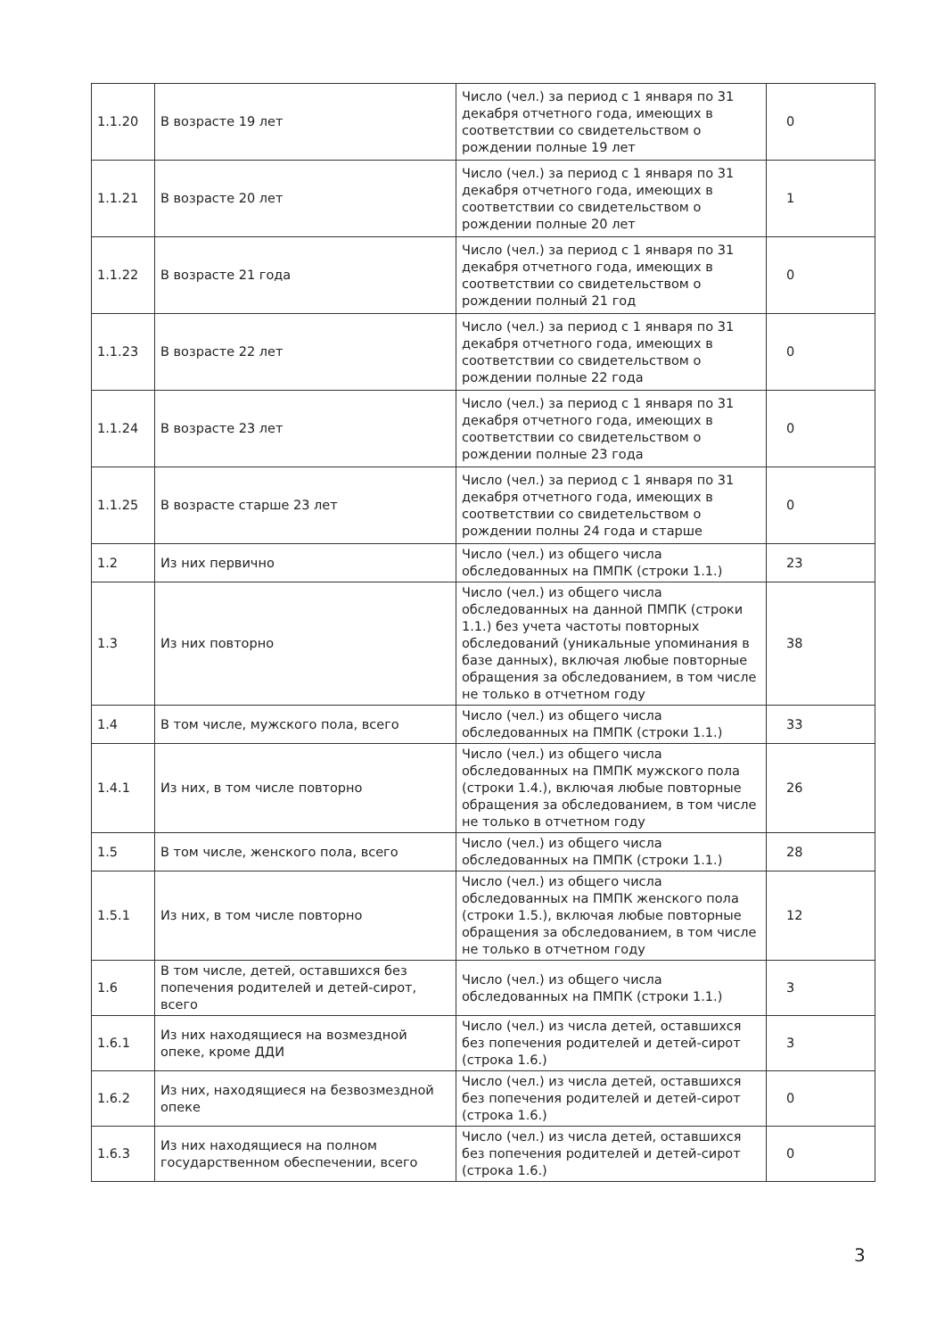| 1.1.20 | В возрасте 19 лет | Число (чел.) за период с 1 января по 31 декабря отчетного года, имеющих в соответствии со свидетельством о рождении полные 19 лет | 0 |
| 1.1.21 | В возрасте 20 лет | Число (чел.) за период с 1 января по 31 декабря отчетного года, имеющих в соответствии со свидетельством о рождении полные 20 лет | 1 |
| 1.1.22 | В возрасте 21 года | Число (чел.) за период с 1 января по 31 декабря отчетного года, имеющих в соответствии со свидетельством о рождении полный 21 год | 0 |
| 1.1.23 | В возрасте 22 лет | Число (чел.) за период с 1 января по 31 декабря отчетного года, имеющих в соответствии со свидетельством о рождении полные 22 года | 0 |
| 1.1.24 | В возрасте 23 лет | Число (чел.) за период с 1 января по 31 декабря отчетного года, имеющих в соответствии со свидетельством о рождении полные 23 года | 0 |
| 1.1.25 | В возрасте старше 23 лет | Число (чел.) за период с 1 января по 31 декабря отчетного года, имеющих в соответствии со свидетельством о рождении полны 24 года и старше | 0 |
| 1.2 | Из них первично | Число (чел.) из общего числа обследованных на ПМПК (строки 1.1.) | 23 |
| 1.3 | Из них повторно | Число (чел.) из общего числа обследованных на данной ПМПК (строки 1.1.) без учета частоты повторных обследований (уникальные упоминания в базе данных), включая любые повторные обращения за обследованием, в том числе не только в отчетном году | 38 |
| 1.4 | В том числе, мужского пола, всего | Число (чел.) из общего числа обследованных на ПМПК (строки 1.1.) | 33 |
| 1.4.1 | Из них, в том числе повторно | Число (чел.) из общего числа обследованных на ПМПК мужского пола (строки 1.4.), включая любые повторные обращения за обследованием, в том числе не только в отчетном году | 26 |
| 1.5 | В том числе, женского пола, всего | Число (чел.) из общего числа обследованных на ПМПК (строки 1.1.) | 28 |
| 1.5.1 | Из них, в том числе повторно | Число (чел.) из общего числа обследованных на ПМПК женского пола (строки 1.5.), включая любые повторные обращения за обследованием, в том числе не только в отчетном году | 12 |
| 1.6 | В том числе, детей, оставшихся без попечения родителей и детей-сирот, всего | Число (чел.) из общего числа обследованных на ПМПК (строки 1.1.) | 3 |
| 1.6.1 | Из них находящиеся на возмездной опеке, кроме ДДИ | Число (чел.) из числа детей, оставшихся без попечения родителей и детей-сирот (строка 1.6.) | 3 |
| 1.6.2 | Из них, находящиеся на безвозмездной опеке | Число (чел.) из числа детей, оставшихся без попечения родителей и детей-сирот (строка 1.6.) | 0 |
| 1.6.3 | Из них находящиеся на полном государственном обеспечении, всего | Число (чел.) из числа детей, оставшихся без попечения родителей и детей-сирот (строка 1.6.) | 0 |
3